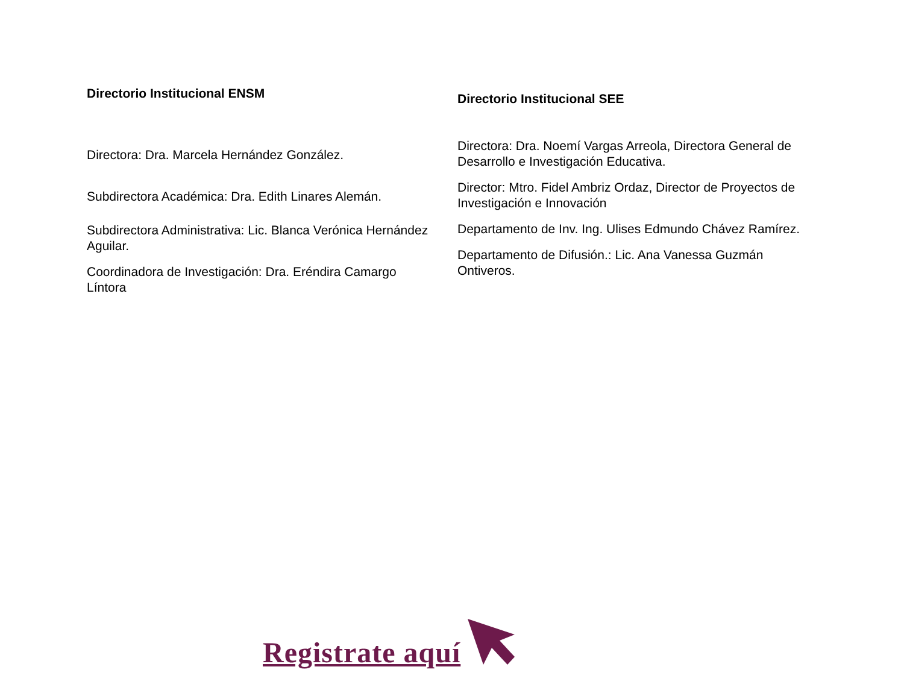Directorio Institucional ENSM
Directora: Dra. Marcela Hernández González.
Subdirectora Académica: Dra. Edith Linares Alemán.
Subdirectora Administrativa: Lic. Blanca Verónica Hernández Aguilar.
Coordinadora de Investigación: Dra. Eréndira Camargo Líntora
Directorio Institucional SEE
Directora: Dra. Noemí Vargas Arreola, Directora General de Desarrollo e Investigación Educativa.
Director: Mtro. Fidel Ambriz Ordaz, Director de Proyectos de Investigación e Innovación
Departamento de Inv. Ing. Ulises Edmundo Chávez Ramírez.
Departamento de Difusión.: Lic. Ana Vanessa Guzmán Ontiveros.
Registrate aquí